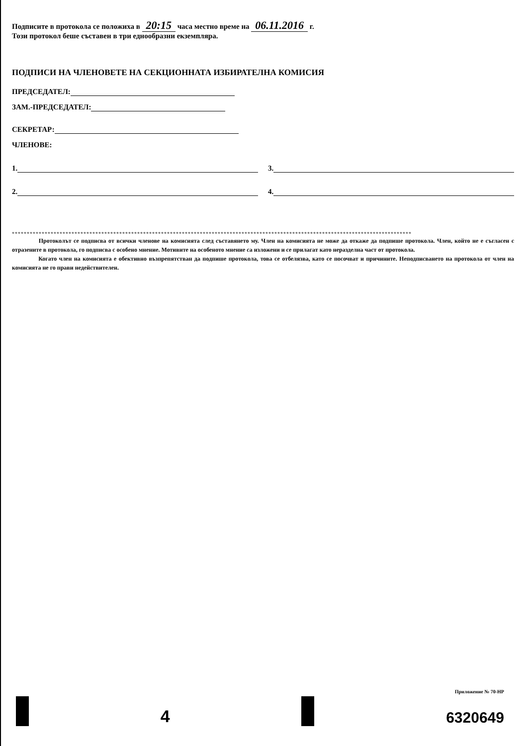Подписите в протокола се положиха в 20:15 часа местно време на 06.11.2016 г.
Този протокол беше съставен в три еднообразни екземпляра.
ПОДПИСИ НА ЧЛЕНОВЕТЕ НА СЕКЦИОННАТА ИЗБИРАТЕЛНА КОМИСИЯ
ПРЕДСЕДАТЕЛ:
ЗАМ.-ПРЕДСЕДАТЕЛ:
СЕКРЕТАР:
ЧЛЕНОВЕ:
1. 3.
2. 4.
**************************************************************************************************************************************
Протоколът се подписва от всички членове на комисията след съставянето му. Член на комисията не може да откаже да подпише протокола. Член, който не е съгласен с отразените в протокола, го подписва с особено мнение. Мотивите на особеното мнение са изложени и се прилагат като неразделна част от протокола.
Когато член на комисията е обективно възпрепятстван да подпише протокола, това се отбелязва, като се посочват и причините. Неподписването на протокола от член на комисията не го прави недействителен.
4
Приложение № 70-НР
6320649